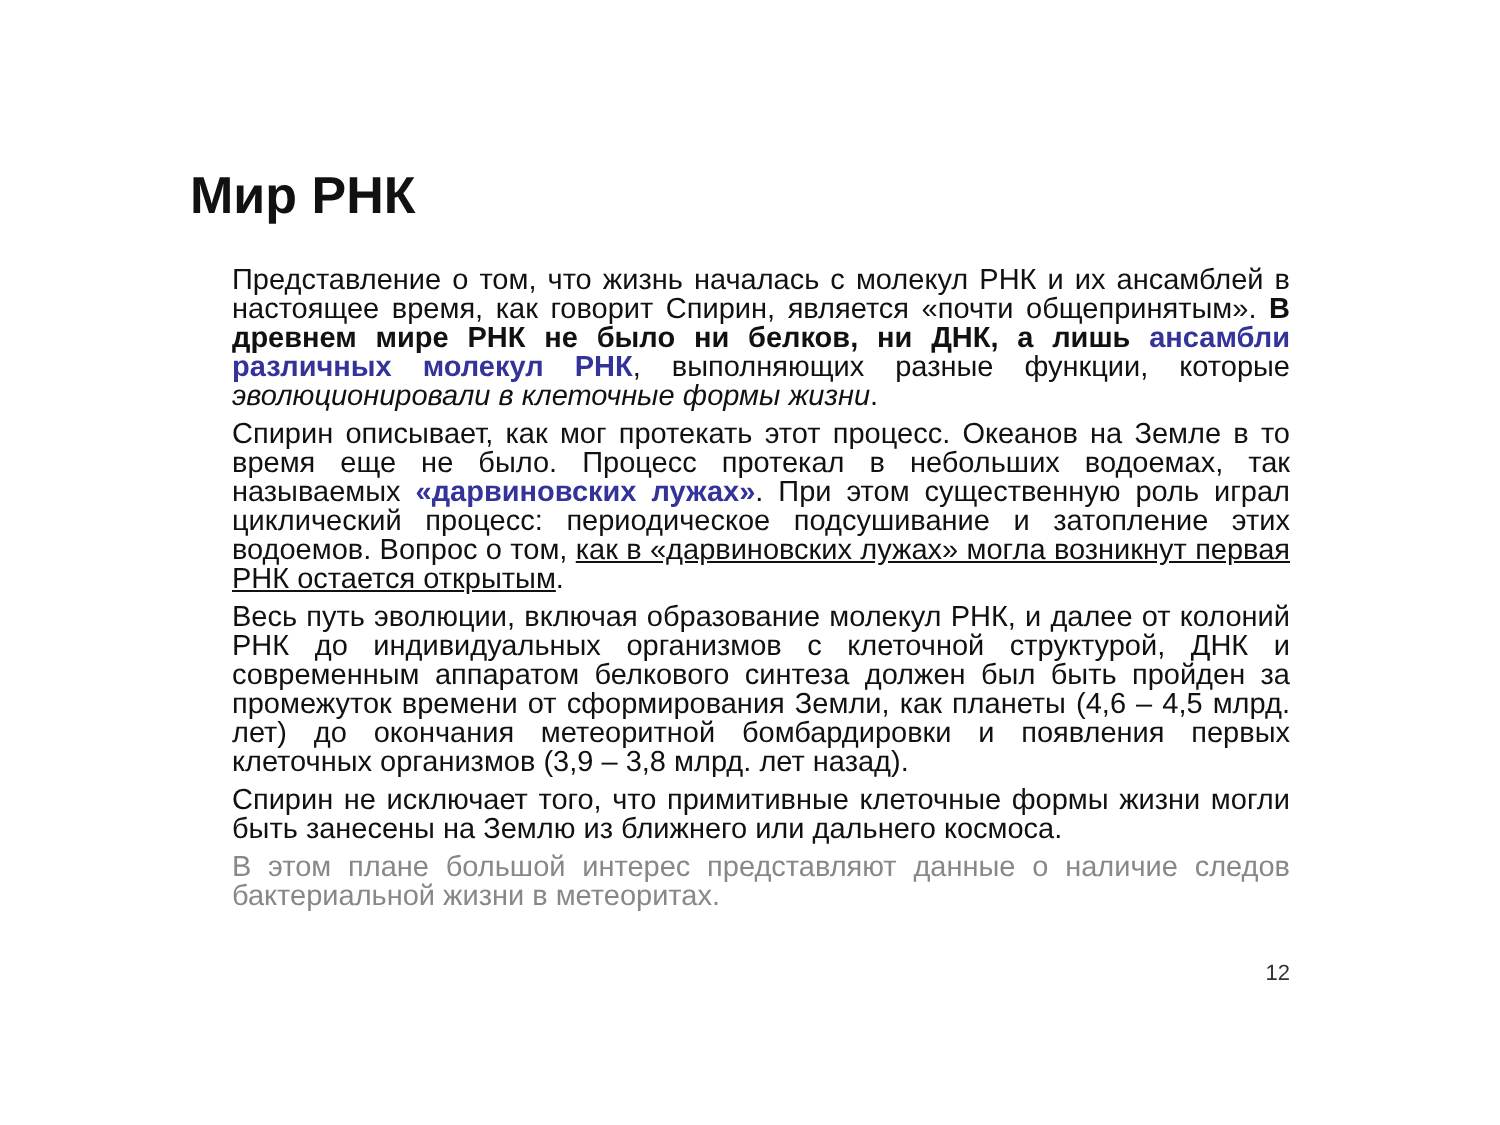Мир РНК
Представление о том, что жизнь началась с молекул РНК и их ансамблей в настоящее время, как говорит Спирин, является «почти общепринятым». В древнем мире РНК не было ни белков, ни ДНК, а лишь ансамбли различных молекул РНК, выполняющих разные функции, которые эволюционировали в клеточные формы жизни.
Спирин описывает, как мог протекать этот процесс. Океанов на Земле в то время еще не было. Процесс протекал в небольших водоемах, так называемых «дарвиновских лужах». При этом существенную роль играл циклический процесс: периодическое подсушивание и затопление этих водоемов. Вопрос о том, как в «дарвиновских лужах» могла возникнут первая РНК остается открытым.
Весь путь эволюции, включая образование молекул РНК, и далее от колоний РНК до индивидуальных организмов с клеточной структурой, ДНК и современным аппаратом белкового синтеза должен был быть пройден за промежуток времени от сформирования Земли, как планеты (4,6 – 4,5 млрд. лет) до окончания метеоритной бомбардировки и появления первых клеточных организмов (3,9 – 3,8 млрд. лет назад).
Спирин не исключает того, что примитивные клеточные формы жизни могли быть занесены на Землю из ближнего или дальнего космоса.
В этом плане большой интерес представляют данные о наличие следов бактериальной жизни в метеоритах.
12